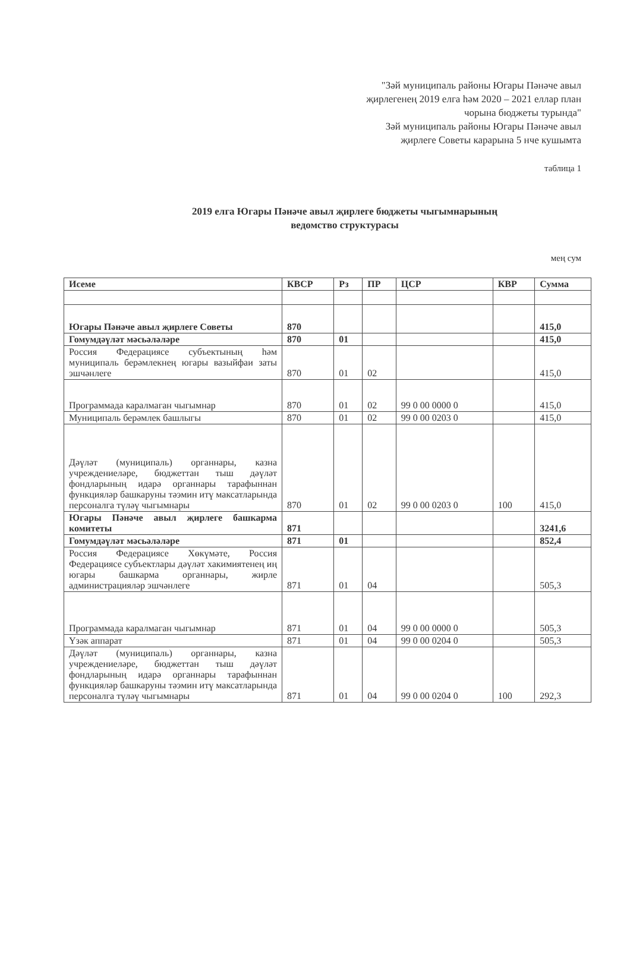"Зәй муниципаль районы Югары Пәнәче авыл
җирлегенең 2019 елга һәм 2020 – 2021 еллар план
чорына бюджеты турында"
Зәй муниципаль районы Югары Пәнәче авыл
җирлеге Советы карарына 5 нче кушымта
таблица 1
2019 елга Югары Пәнәче авыл җирлеге бюджеты чыгымнарының
ведомство структурасы
мең сум
| Исеме | КВСР | Рз | ПР | ЦСР | КВР | Сумма |
| --- | --- | --- | --- | --- | --- | --- |
| Югары Пәнәче авыл җирлеге Советы | 870 | | | | | 415,0 |
| Гомумдәүләт мәсьәләләре | 870 | 01 | | | | 415,0 |
| Россия Федерациясе субъектының һәм муниципаль берәмлекнең югары вазыйфаи заты эшчәнлеге | 870 | 01 | 02 | | | 415,0 |
| Программада каралмаган чыгымнар | 870 | 01 | 02 | 99 0 00 0000 0 | | 415,0 |
| Муниципаль берәмлек башлыгы | 870 | 01 | 02 | 99 0 00 0203 0 | | 415,0 |
| Дәүләт (муниципаль) органнары, казна учреждениеләре, бюджеттан тыш дәүләт фондларының идарә органнары тарафыннан функцияләр башкаруны тәэмин итү максатларында персоналга түләү чыгымнары | 870 | 01 | 02 | 99 0 00 0203 0 | 100 | 415,0 |
| Югары Пәнәче авыл җирлеге башкарма комитеты | 871 | | | | | 3241,6 |
| Гомумдәүләт мәсьәләләре | 871 | 01 | | | | 852,4 |
| Россия Федерациясе Хөкүмәте, Россия Федерациясе субъектлары дәүләт хакимиятенең иң югары башкарма органнары, жирле администрацияләр эшчәнлеге | 871 | 01 | 04 | | | 505,3 |
| Программада каралмаган чыгымнар | 871 | 01 | 04 | 99 0 00 0000 0 | | 505,3 |
| Үзәк аппарат | 871 | 01 | 04 | 99 0 00 0204 0 | | 505,3 |
| Дәүләт (муниципаль) органнары, казна учреждениеләре, бюджеттан тыш дәүләт фондларының идарә органнары тарафыннан функцияләр башкаруны тәэмин итү максатларында персоналга түләү чыгымнары | 871 | 01 | 04 | 99 0 00 0204 0 | 100 | 292,3 |